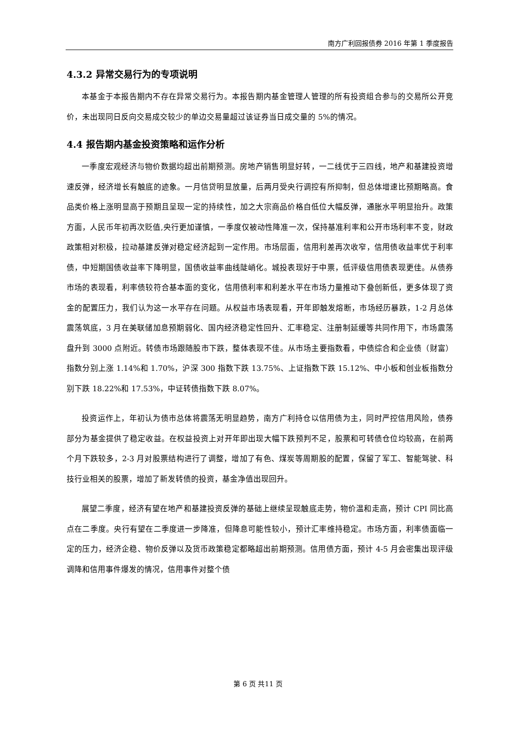南方广利回报债券 2016 年第 1 季度报告
4.3.2 异常交易行为的专项说明
本基金于本报告期内不存在异常交易行为。本报告期内基金管理人管理的所有投资组合参与的交易所公开竞价，未出现同日反向交易成交较少的单边交易量超过该证券当日成交量的 5%的情况。
4.4 报告期内基金投资策略和运作分析
一季度宏观经济与物价数据均超出前期预测。房地产销售明显好转，一二线优于三四线，地产和基建投资增速反弹，经济增长有触底的迹象。一月信贷明显放量，后两月受央行调控有所抑制，但总体增速比预期略高。食品类价格上涨明显高于预期且呈现一定的持续性，加之大宗商品价格自低位大幅反弹，通胀水平明显抬升。政策方面，人民币年初再次贬值,央行更加谨慎，一季度仅被动性降准一次，保持基准利率和公开市场利率不变，财政政策相对积极，拉动基建反弹对稳定经济起到一定作用。市场层面，信用利差再次收窄，信用债收益率优于利率债，中短期国债收益率下降明显，国债收益率曲线陡峭化。城投表现好于中票，低评级信用债表现更佳。从债券市场的表现看，利率债较符合基本面的变化，信用债利率和利差水平在市场力量推动下叠创新低，更多体现了资金的配置压力，我们认为这一水平存在问题。从权益市场表现看，开年即触发熔断，市场经历暴跌，1-2 月总体震荡筑底，3 月在美联储加息预期弱化、国内经济稳定性回升、汇率稳定、注册制延缓等共同作用下，市场震荡盘升到 3000 点附近。转债市场跟随股市下跌，整体表现不佳。从市场主要指数看，中债综合和企业债（财富）指数分别上涨 1.14%和 1.70%，沪深 300 指数下跌 13.75%、上证指数下跌 15.12%、中小板和创业板指数分别下跌 18.22%和 17.53%，中证转债指数下跌 8.07%。
投资运作上，年初认为债市总体将震荡无明显趋势，南方广利持仓以信用债为主，同时严控信用风险，债券部分为基金提供了稳定收益。在权益投资上对开年即出现大幅下跌预判不足，股票和可转债仓位均较高，在前两个月下跌较多，2-3 月对股票结构进行了调整，增加了有色、煤炭等周期股的配置，保留了军工、智能驾驶、科技行业相关的股票，增加了新发转债的投资，基金净值出现回升。
展望二季度，经济有望在地产和基建投资反弹的基础上继续呈现触底走势，物价温和走高，预计 CPI 同比高点在二季度。央行有望在二季度进一步降准，但降息可能性较小，预计汇率维持稳定。市场方面，利率债面临一定的压力，经济企稳、物价反弹以及货币政策稳定都略超出前期预测。信用债方面，预计 4-5 月会密集出现评级调降和信用事件爆发的情况，信用事件对整个债
第 6 页 共11 页